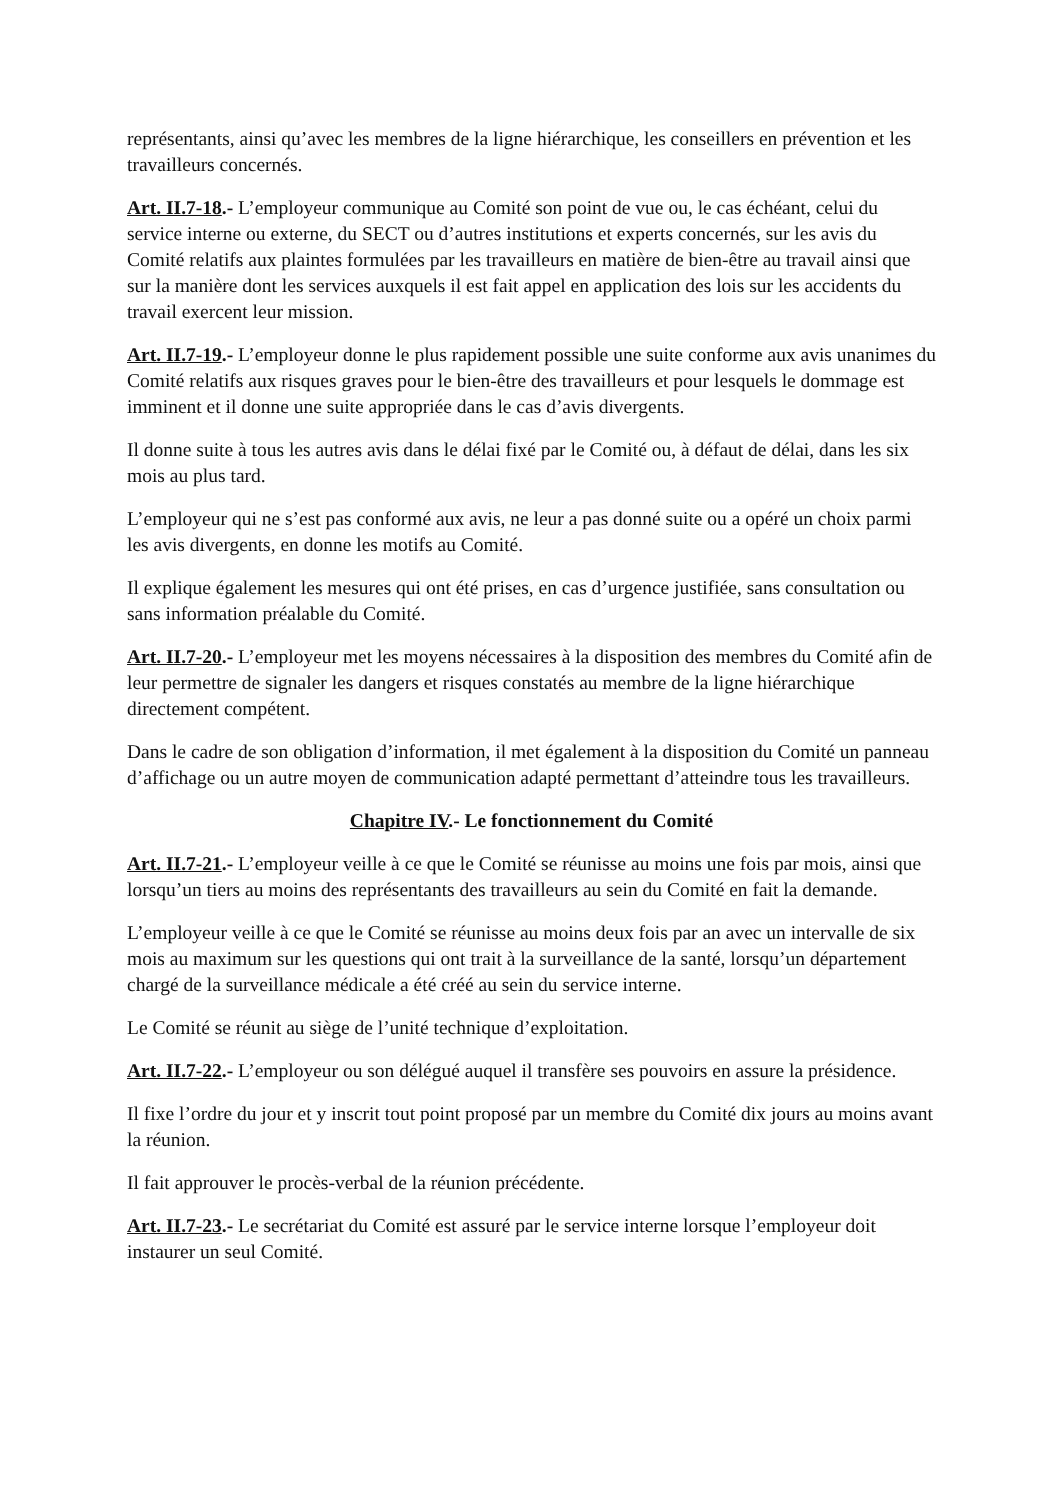représentants, ainsi qu’avec les membres de la ligne hiérarchique, les conseillers en prévention et les travailleurs concernés.
Art. II.7-18.- L’employeur communique au Comité son point de vue ou, le cas échéant, celui du service interne ou externe, du SECT ou d’autres institutions et experts concernés, sur les avis du Comité relatifs aux plaintes formulées par les travailleurs en matière de bien-être au travail ainsi que sur la manière dont les services auxquels il est fait appel en application des lois sur les accidents du travail exercent leur mission.
Art. II.7-19.- L’employeur donne le plus rapidement possible une suite conforme aux avis unanimes du Comité relatifs aux risques graves pour le bien-être des travailleurs et pour lesquels le dommage est imminent et il donne une suite appropriée dans le cas d’avis divergents.
Il donne suite à tous les autres avis dans le délai fixé par le Comité ou, à défaut de délai, dans les six mois au plus tard.
L’employeur qui ne s’est pas conformé aux avis, ne leur a pas donné suite ou a opéré un choix parmi les avis divergents, en donne les motifs au Comité.
Il explique également les mesures qui ont été prises, en cas d’urgence justifiée, sans consultation ou sans information préalable du Comité.
Art. II.7-20.- L’employeur met les moyens nécessaires à la disposition des membres du Comité afin de leur permettre de signaler les dangers et risques constatés au membre de la ligne hiérarchique directement compétent.
Dans le cadre de son obligation d’information, il met également à la disposition du Comité un panneau d’affichage ou un autre moyen de communication adapté permettant d’atteindre tous les travailleurs.
Chapitre IV.- Le fonctionnement du Comité
Art. II.7-21.- L’employeur veille à ce que le Comité se réunisse au moins une fois par mois, ainsi que lorsqu’un tiers au moins des représentants des travailleurs au sein du Comité en fait la demande.
L’employeur veille à ce que le Comité se réunisse au moins deux fois par an avec un intervalle de six mois au maximum sur les questions qui ont trait à la surveillance de la santé, lorsqu’un département chargé de la surveillance médicale a été créé au sein du service interne.
Le Comité se réunit au siège de l’unité technique d’exploitation.
Art. II.7-22.- L’employeur ou son délégué auquel il transfère ses pouvoirs en assure la présidence.
Il fixe l’ordre du jour et y inscrit tout point proposé par un membre du Comité dix jours au moins avant la réunion.
Il fait approuver le procès-verbal de la réunion précédente.
Art. II.7-23.- Le secrétariat du Comité est assuré par le service interne lorsque l’employeur doit instaurer un seul Comité.